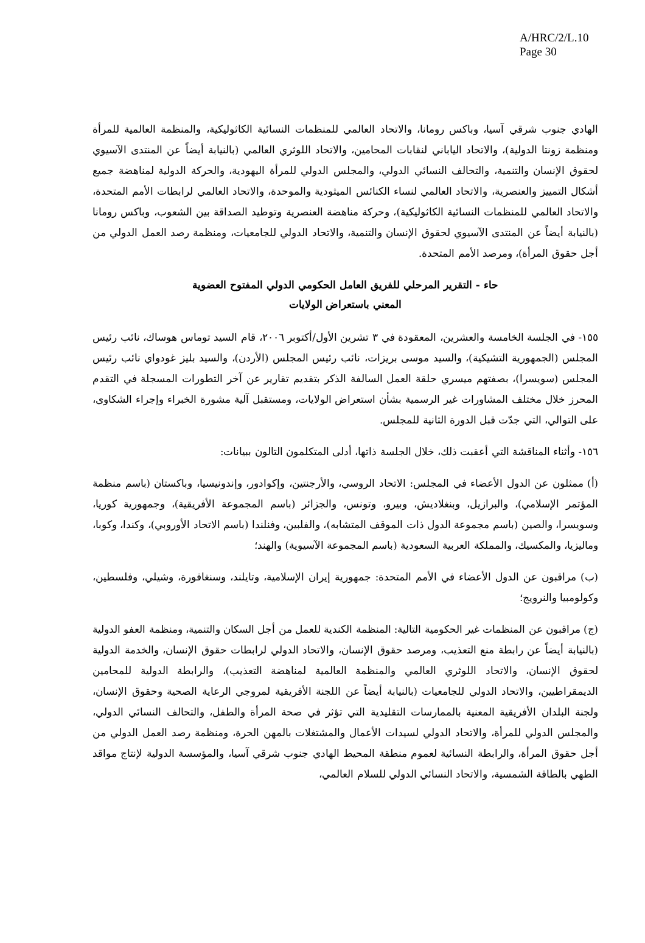A/HRC/2/L.10
Page 30
الهادي جنوب شرقي آسيا، وباكس رومانا، والاتحاد العالمي للمنظمات النسائية الكاثوليكية، والمنظمة العالمية للمرأة ومنظمة زونتا الدولية)، والاتحاد الياباني لنقابات المحامين، والاتحاد اللوثري العالمي (بالنيابة أيضاً عن المنتدى الآسيوي لحقوق الإنسان والتنمية، والتحالف النسائي الدولي، والمجلس الدولي للمرأة اليهودية، والحركة الدولية لمناهضة جميع أشكال التمييز والعنصرية، والاتحاد العالمي لنساء الكنائس الميثودية والموحدة، والاتحاد العالمي لرابطات الأمم المتحدة، والاتحاد العالمي للمنظمات النسائية الكاثوليكية)، وحركة مناهضة العنصرية وتوطيد الصداقة بين الشعوب، وباكس رومانا (بالنيابة أيضاً عن المنتدى الآسيوي لحقوق الإنسان والتنمية، والاتحاد الدولي للجامعيات، ومنظمة رصد العمل الدولي من أجل حقوق المرأة)، ومرصد الأمم المتحدة.
حاء - التقرير المرحلي للفريق العامل الحكومي الدولي المفتوح العضوية
المعني باستعراض الولايات
١٥٥- في الجلسة الخامسة والعشرين، المعقودة في ٣ تشرين الأول/أكتوبر ٢٠٠٦، قام السيد توماس هوساك، نائب رئيس المجلس (الجمهورية التشيكية)، والسيد موسى بريزات، نائب رئيس المجلس (الأردن)، والسيد بليز غودواي نائب رئيس المجلس (سويسرا)، بصفتهم ميسري حلقة العمل السالفة الذكر بتقديم تقارير عن آخر التطورات المسجلة في التقدم المحرز خلال مختلف المشاورات غير الرسمية بشأن استعراض الولايات، ومستقبل آلية مشورة الخبراء وإجراء الشكاوى، على التوالي، التي جدّت قبل الدورة الثانية للمجلس.
١٥٦- وأثناء المناقشة التي أعقبت ذلك، خلال الجلسة ذاتها، أدلى المتكلمون التالون ببيانات:
(أ) ممثلون عن الدول الأعضاء في المجلس: الاتحاد الروسي، والأرجنتين، وإكوادور، وإندونيسيا، وباكستان (باسم منظمة المؤتمر الإسلامي)، والبرازيل، وبنغلاديش، وبيرو، وتونس، والجزائر (باسم المجموعة الأفريقية)، وجمهورية كوريا، وسويسرا، والصين (باسم مجموعة الدول ذات الموقف المتشابه)، والفلبين، وفنلندا (باسم الاتحاد الأوروبي)، وكندا، وكوبا، وماليزيا، والمكسيك، والمملكة العربية السعودية (باسم المجموعة الآسيوية) والهند؛
(ب) مراقبون عن الدول الأعضاء في الأمم المتحدة: جمهورية إيران الإسلامية، وتايلند، وسنغافورة، وشيلي، وفلسطين، وكولومبيا والنرويج؛
(ج) مراقبون عن المنظمات غير الحكومية التالية: المنظمة الكندية للعمل من أجل السكان والتنمية، ومنظمة العفو الدولية (بالنيابة أيضاً عن رابطة منع التعذيب، ومرصد حقوق الإنسان، والاتحاد الدولي لرابطات حقوق الإنسان، والخدمة الدولية لحقوق الإنسان، والاتحاد اللوثري العالمي والمنظمة العالمية لمناهضة التعذيب)، والرابطة الدولية للمحامين الديمقراطيين، والاتحاد الدولي للجامعيات (بالنيابة أيضاً عن اللجنة الأفريقية لمروجي الرعاية الصحية وحقوق الإنسان، ولجنة البلدان الأفريقية المعنية بالممارسات التقليدية التي تؤثر في صحة المرأة والطفل، والتحالف النسائي الدولي، والمجلس الدولي للمرأة، والاتحاد الدولي لسيدات الأعمال والمشتغلات بالمهن الحرة، ومنظمة رصد العمل الدولي من أجل حقوق المرأة، والرابطة النسائية لعموم منطقة المحيط الهادي جنوب شرقي آسيا، والمؤسسة الدولية لإنتاج مواقد الطهي بالطاقة الشمسية، والاتحاد النسائي الدولي للسلام العالمي،